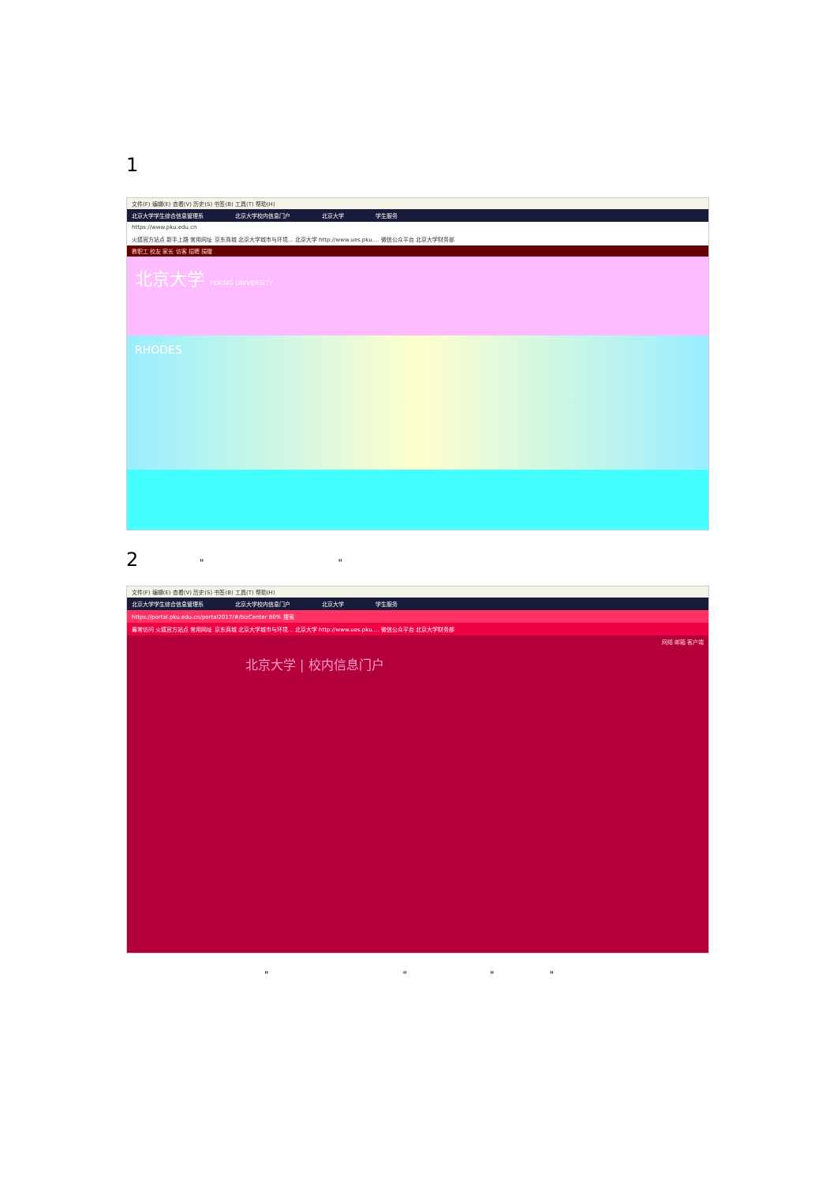1
文件(F) 编辑(E) 查看(V) 历史(S) 书签(B) 工具(T) 帮助(H)
北京大学学生综合信息管理系 北京大学校内信息门户 北京大学 学生服务
https://www.pku.edu.cn
火狐官方站点 新手上路 常用网址 京东商城 北京大学城市与环境... 北京大学 http://www.ues.pku.... 微信公众平台 北京大学财务部
教职工 校友 家长 访客 招聘 捐赠
北京大学 PEKING UNIVERSITY
RHODES
2 " "
文件(F) 编辑(E) 查看(V) 历史(S) 书签(B) 工具(T) 帮助(H)
北京大学学生综合信息管理系 北京大学校内信息门户 北京大学 学生服务
https://portal.pku.edu.cn/portal2017/#/bizCenter 80% 搜索
最常访问 火狐官方站点 常用网址 京东商城 北京大学城市与环境... 北京大学 http://www.ues.pku.... 微信公众平台 北京大学财务部
网络 邮箱 客户端
北京大学 | 校内信息门户
" " " "